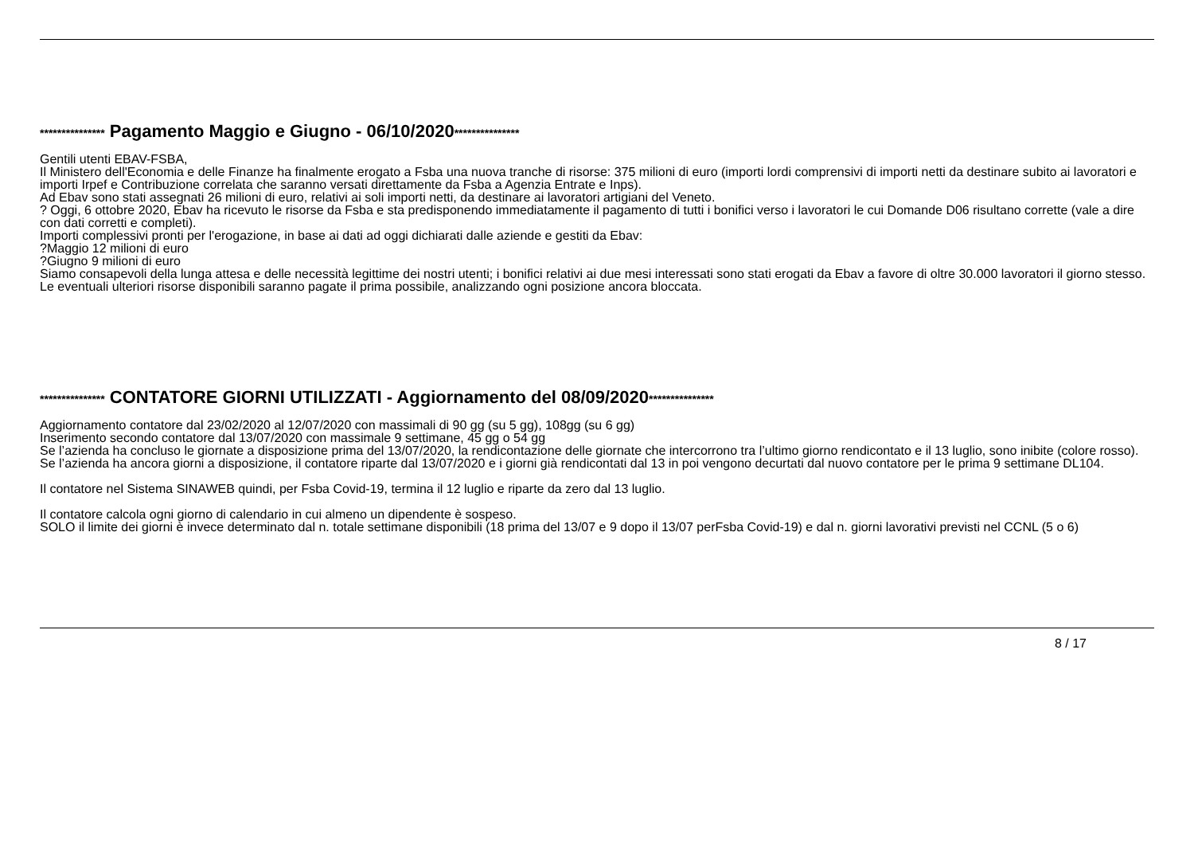*************** Pagamento Maggio e Giugno - 06/10/2020***************
Gentili utenti EBAV-FSBA,
Il Ministero dell'Economia e delle Finanze ha finalmente erogato a Fsba una nuova tranche di risorse: 375 milioni di euro (importi lordi comprensivi di importi netti da destinare subito ai lavoratori e importi Irpef e Contribuzione correlata che saranno versati direttamente da Fsba a Agenzia Entrate e Inps).
Ad Ebav sono stati assegnati 26 milioni di euro, relativi ai soli importi netti, da destinare ai lavoratori artigiani del Veneto.
? Oggi, 6 ottobre 2020, Ebav ha ricevuto le risorse da Fsba e sta predisponendo immediatamente il pagamento di tutti i bonifici verso i lavoratori le cui Domande D06 risultano corrette (vale a dire con dati corretti e completi).
Importi complessivi pronti per l'erogazione, in base ai dati ad oggi dichiarati dalle aziende e gestiti da Ebav:
?Maggio 12 milioni di euro
?Giugno 9 milioni di euro
Siamo consapevoli della lunga attesa e delle necessità legittime dei nostri utenti; i bonifici relativi ai due mesi interessati sono stati erogati da Ebav a favore di oltre 30.000 lavoratori il giorno stesso.
Le eventuali ulteriori risorse disponibili saranno pagate il prima possibile, analizzando ogni posizione ancora bloccata.
*************** CONTATORE GIORNI UTILIZZATI - Aggiornamento del 08/09/2020***************
Aggiornamento contatore dal 23/02/2020 al 12/07/2020 con massimali di 90 gg (su 5 gg), 108gg (su 6 gg)
Inserimento secondo contatore dal 13/07/2020 con massimale 9 settimane, 45 gg o 54 gg
Se l’azienda ha concluso le giornate a disposizione prima del 13/07/2020, la rendicontazione delle giornate che intercorrono tra l’ultimo giorno rendicontato e il 13 luglio, sono inibite (colore rosso).
Se l’azienda ha ancora giorni a disposizione, il contatore riparte dal 13/07/2020 e i giorni già rendicontati dal 13 in poi vengono decurtati dal nuovo contatore per le prima 9 settimane DL104.
Il contatore nel Sistema SINAWEB quindi, per Fsba Covid-19, termina il 12 luglio e riparte da zero dal 13 luglio.
Il contatore calcola ogni giorno di calendario in cui almeno un dipendente è sospeso.
SOLO il limite dei giorni è invece determinato dal n. totale settimane disponibili (18 prima del 13/07 e 9 dopo il 13/07 perFsba Covid-19) e dal n. giorni lavorativi previsti nel CCNL (5 o 6)
8 / 17